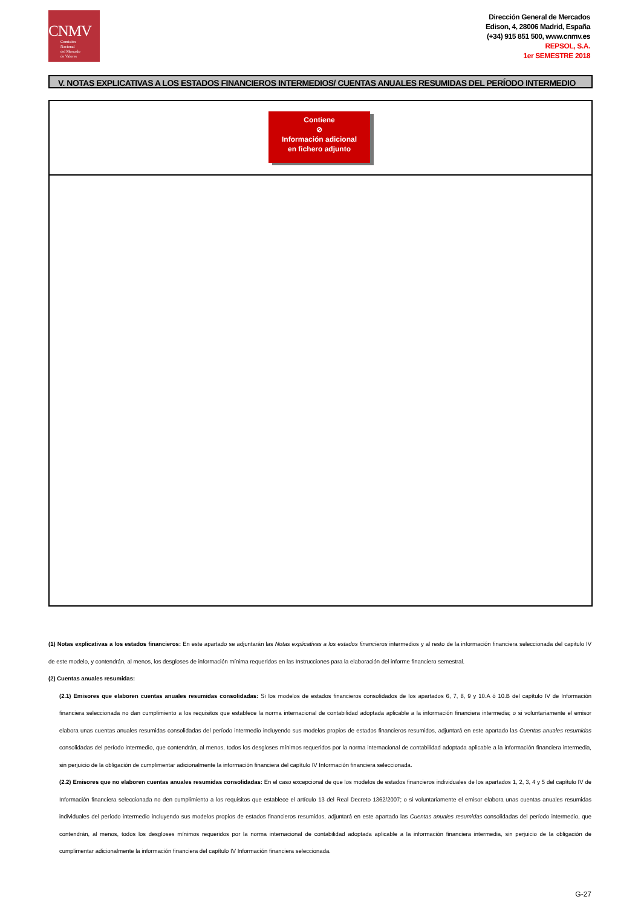CNMV
Comisión
Nacional
del Mercado
de Valores
Dirección General de Mercados
Edison, 4, 28006 Madrid, España
(+34) 915 851 500, www.cnmv.es
REPSOL, S.A.
1er SEMESTRE 2018
V. NOTAS EXPLICATIVAS A LOS ESTADOS FINANCIEROS INTERMEDIOS/ CUENTAS ANUALES RESUMIDAS DEL PERÍODO INTERMEDIO
Contiene
⊘
Información adicional
en fichero adjunto
(1) Notas explicativas a los estados financieros: En este apartado se adjuntarán las Notas explicativas a los estados financieros intermedios y al resto de la información financiera seleccionada del capitulo IV de este modelo, y contendrán, al menos, los desgloses de información mínima requeridos en las Instrucciones para la elaboración del informe financiero semestral.
(2) Cuentas anuales resumidas:
(2.1) Emisores que elaboren cuentas anuales resumidas consolidadas: Si los modelos de estados financieros consolidados de los apartados 6, 7, 8, 9 y 10.A ó 10.B del capítulo IV de Información financiera seleccionada no dan cumplimiento a los requisitos que establece la norma internacional de contabilidad adoptada aplicable a la información financiera intermedia; o si voluntariamente el emisor elabora unas cuentas anuales resumidas consolidadas del período intermedio incluyendo sus modelos propios de estados financieros resumidos, adjuntará en este apartado las Cuentas anuales resumidas consolidadas del período intermedio, que contendrán, al menos, todos los desgloses mínimos requeridos por la norma internacional de contabilidad adoptada aplicable a la información financiera intermedia, sin perjuicio de la obligación de cumplimentar adicionalmente la información financiera del capítulo IV Información financiera seleccionada.
(2.2) Emisores que no elaboren cuentas anuales resumidas consolidadas: En el caso excepcional de que los modelos de estados financieros individuales de los apartados 1, 2, 3, 4 y 5 del capítulo IV de Información financiera seleccionada no den cumplimiento a los requisitos que establece el artículo 13 del Real Decreto 1362/2007; o si voluntariamente el emisor elabora unas cuentas anuales resumidas individuales del período intermedio incluyendo sus modelos propios de estados financieros resumidos, adjuntará en este apartado las Cuentas anuales resumidas consolidadas del período intermedio, que contendrán, al menos, todos los desgloses mínimos requeridos por la norma internacional de contabilidad adoptada aplicable a la información financiera intermedia, sin perjuicio de la obligación de cumplimentar adicionalmente la información financiera del capítulo IV Información financiera seleccionada.
G-27